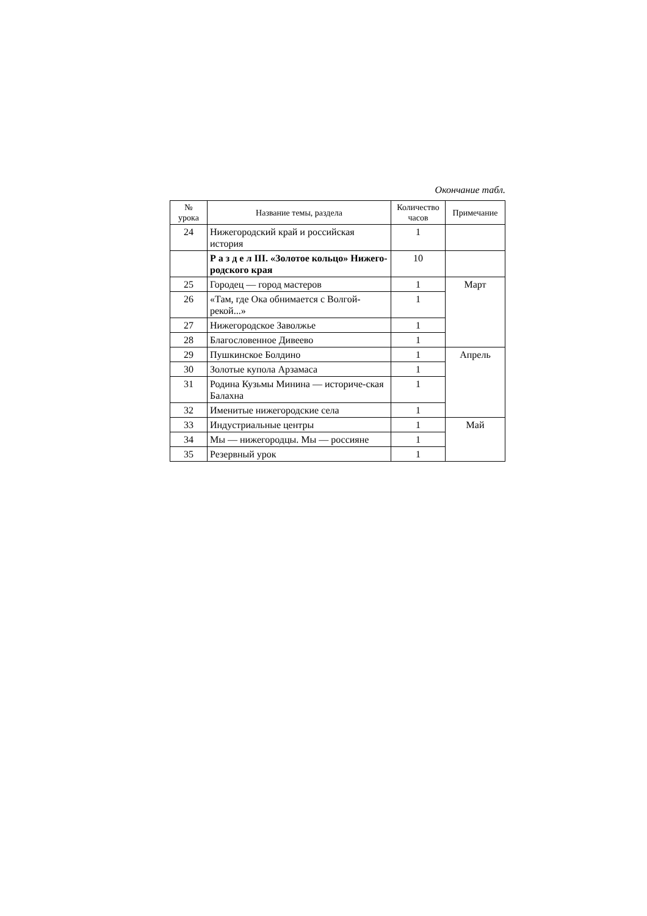Окончание табл.
| № урока | Название темы, раздела | Количество часов | Примечание |
| --- | --- | --- | --- |
| 24 | Нижегородский край и российская история | 1 | |
| | Р а з д е л III. «Золотое кольцо» Нижего-родского края | 10 | |
| 25 | Городец — город мастеров | 1 | Март |
| 26 | «Там, где Ока обнимается с Волгой-рекой...» | 1 | |
| 27 | Нижегородское Заволжье | 1 | |
| 28 | Благословенное Дивеево | 1 | |
| 29 | Пушкинское Болдино | 1 | Апрель |
| 30 | Золотые купола Арзамаса | 1 | |
| 31 | Родина Кузьмы Минина — историче-ская Балахна | 1 | |
| 32 | Именитые нижегородские села | 1 | |
| 33 | Индустриальные центры | 1 | Май |
| 34 | Мы — нижегородцы. Мы — россияне | 1 | |
| 35 | Резервный урок | 1 | |